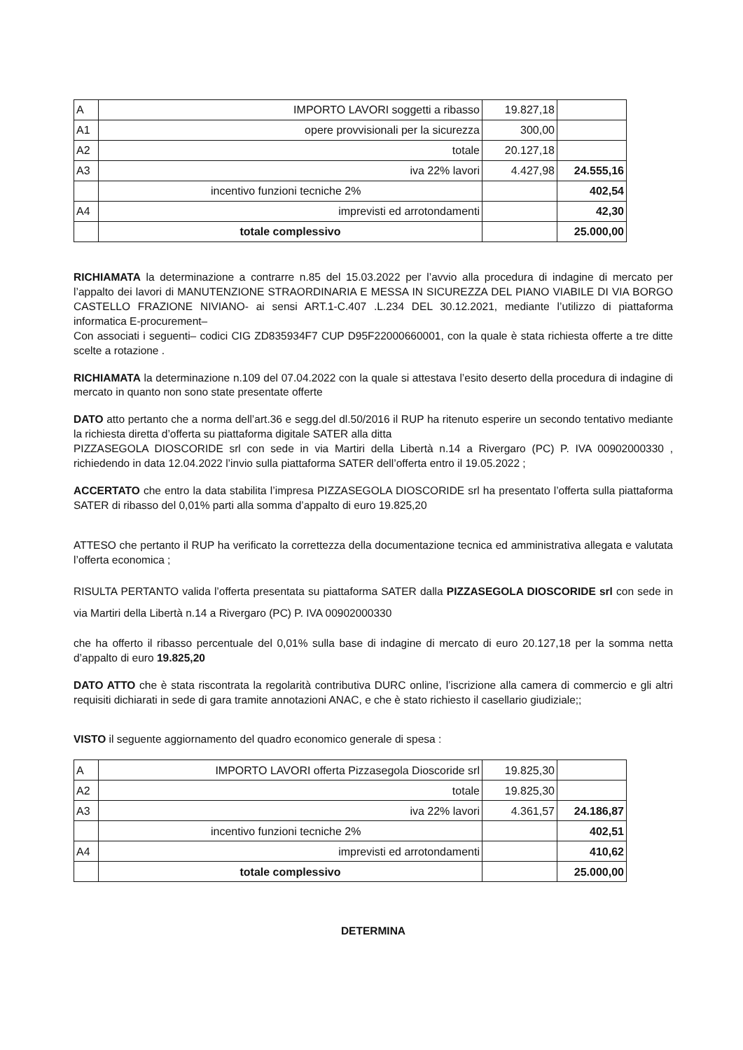| A | IMPORTO LAVORI soggetti a ribasso | 19.827,18 | |
| A1 | opere provvisionali per la sicurezza | 300,00 | |
| A2 | totale | 20.127,18 | |
| A3 | iva 22% lavori | 4.427,98 | 24.555,16 |
| | incentivo funzioni tecniche 2% | | 402,54 |
| A4 | imprevisti ed arrotondamenti | | 42,30 |
| | totale complessivo | | 25.000,00 |
RICHIAMATA la determinazione a contrarre n.85 del 15.03.2022 per l’avvio alla procedura di indagine di mercato per l’appalto dei lavori di MANUTENZIONE STRAORDINARIA E MESSA IN SICUREZZA DEL PIANO VIABILE DI VIA BORGO CASTELLO FRAZIONE NIVIANO- ai sensi ART.1-C.407 .L.234 DEL 30.12.2021, mediante l’utilizzo di piattaforma informatica E-procurement–
Con associati i seguenti– codici CIG ZD835934F7 CUP D95F22000660001, con la quale è stata richiesta offerte a tre ditte scelte a rotazione .
RICHIAMATA la determinazione n.109 del 07.04.2022 con la quale si attestava l’esito deserto della procedura di indagine di mercato in quanto non sono state presentate offerte
DATO atto pertanto che a norma dell’art.36 e segg.del dl.50/2016 il RUP ha ritenuto esperire un secondo tentativo mediante la richiesta diretta d’offerta su piattaforma digitale SATER alla ditta
PIZZASEGOLA DIOSCORIDE srl con sede in via Martiri della Libertà n.14 a Rivergaro (PC) P. IVA 00902000330 , richiedendo in data 12.04.2022 l’invio sulla piattaforma SATER dell’offerta entro il 19.05.2022 ;
ACCERTATO che entro la data stabilita l’impresa PIZZASEGOLA DIOSCORIDE srl ha presentato l’offerta sulla piattaforma SATER di ribasso del 0,01% parti alla somma d’appalto di euro 19.825,20
ATTESO che pertanto il RUP ha verificato la correttezza della documentazione tecnica ed amministrativa allegata e valutata l’offerta economica ;
RISULTA PERTANTO valida l’offerta presentata su piattaforma SATER dalla PIZZASEGOLA DIOSCORIDE srl con sede in via Martiri della Libertà n.14 a Rivergaro (PC) P. IVA 00902000330
che ha offerto il ribasso percentuale del 0,01% sulla base di indagine di mercato di euro 20.127,18 per la somma netta d’appalto di euro 19.825,20
DATO ATTO che è stata riscontrata la regolarità contributiva DURC online, l’iscrizione alla camera di commercio e gli altri requisiti dichiarati in sede di gara tramite annotazioni ANAC, e che è stato richiesto il casellario giudiziale;;
VISTO il seguente aggiornamento del quadro economico generale di spesa :
| A | IMPORTO LAVORI offerta Pizzasegola Dioscoride srl | 19.825,30 | |
| A2 | totale | 19.825,30 | |
| A3 | iva 22% lavori | 4.361,57 | 24.186,87 |
| | incentivo funzioni tecniche 2% | | 402,51 |
| A4 | imprevisti ed arrotondamenti | | 410,62 |
| | totale complessivo | | 25.000,00 |
DETERMINA